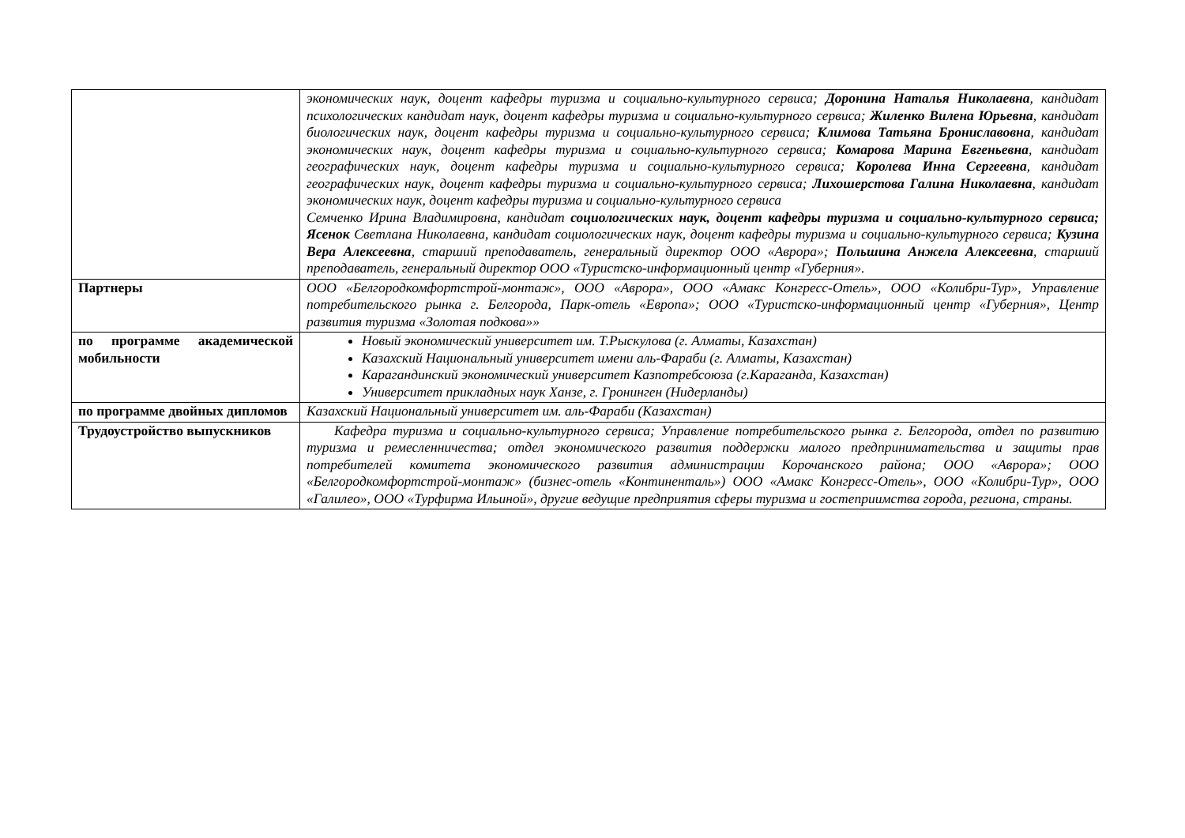| | экономических наук, доцент кафедры туризма и социально-культурного сервиса; Доронина Наталья Николаевна , кандидат психологических кандидат наук, доцент кафедры туризма и социально-культурного сервиса; Жиленко Вилена Юрьевна , кандидат биологических наук, доцент кафедры туризма и социально-культурного сервиса; Климова Татьяна Брониславовна , кандидат экономических наук, доцент кафедры туризма и социально-культурного сервиса; Комарова Марина Евгеньевна , кандидат географических наук, доцент кафедры туризма и социально-культурного сервиса; Королева Инна Сергеевна , кандидат географических наук, доцент кафедры туризма и социально-культурного сервиса; Лихошерстова Галина Николаевна , кандидат экономических наук, доцент кафедры туризма и социально-культурного сервиса Семченко Ирина Владимировна, кандидат социологических наук, доцент кафедры туризма и социально-культурного сервиса; Ясенок Светлана Николаевна, кандидат социологических наук, доцент кафедры туризма и социально-культурного сервиса; Кузина Вера Алексеевна , старший преподаватель, генеральный директор ООО «Аврора»; Польшина Анжела Алексеевна , старший преподаватель, генеральный директор ООО «Туристско-информационный центр «Губерния». |
| Партнеры | ООО «Белгородкомфортстрой-монтаж», ООО «Аврора», ООО «Амакс Конгресс-Отель», ООО «Колибри-Тур», Управление потребительского рынка г. Белгорода, Парк-отель «Европа»; ООО «Туристско-информационный центр «Губерния», Центр развития туризма «Золотая подкова»» |
| по программе академической мобильности | Новый экономический университет им. Т.Рыскулова (г. Алматы, Казахстан) Казахский Национальный университет имени аль-Фараби (г. Алматы, Казахстан) Карагандинский экономический университет Казпотребсоюза (г.Караганда, Казахстан) Университет прикладных наук Ханзе, г. Гронинген (Нидерланды) |
| по программе двойных дипломов | Казахский Национальный университет им. аль-Фараби (Казахстан) |
| Трудоустройство выпускников | Кафедра туризма и социально-культурного сервиса; Управление потребительского рынка г. Белгорода, отдел по развитию туризма и ремесленничества; отдел экономического развития поддержки малого предпринимательства и защиты прав потребителей комитета экономического развития администрации Корочанского района; ООО «Аврора»; ООО «Белгородкомфортстрой-монтаж» (бизнес-отель «Континенталь») ООО «Амакс Конгресс-Отель», ООО «Колибри-Тур», ООО «Галилео», ООО «Турфирма Ильиной», другие ведущие предприятия сферы туризма и гостеприимства города, региона, страны. |